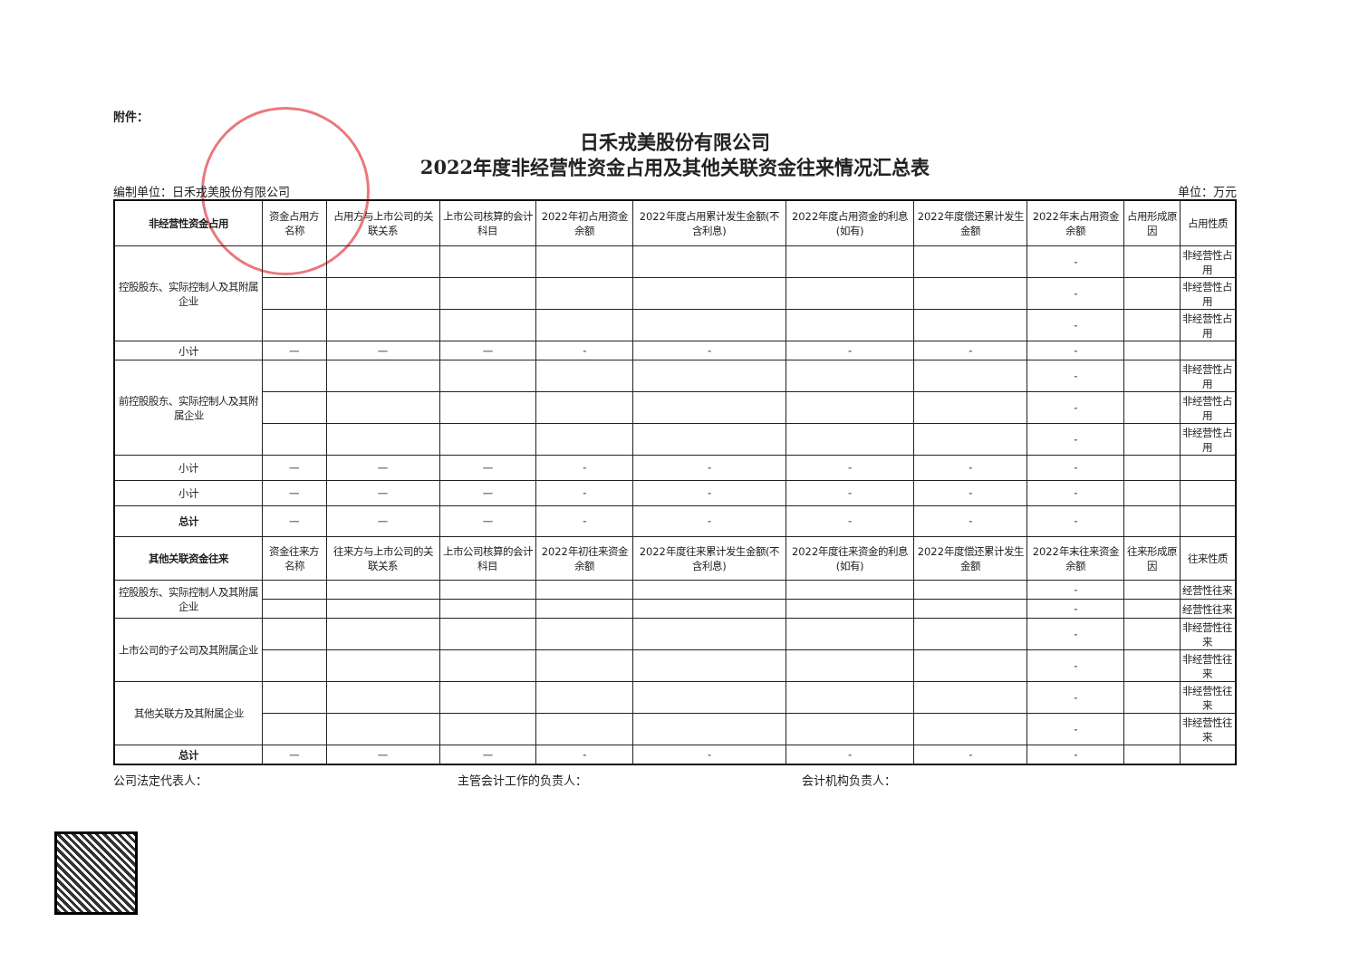附件：
日禾戎美股份有限公司
2022年度非经营性资金占用及其他关联资金往来情况汇总表
编制单位：日禾戎美股份有限公司 单位：万元
| 非经营性资金占用 | 资金占用方名称 | 占用方与上市公司的关联关系 | 上市公司核算的会计科目 | 2022年初占用资金余额 | 2022年度占用累计发生金额(不含利息) | 2022年度占用资金的利息(如有) | 2022年度偿还累计发生金额 | 2022年末占用资金余额 | 占用形成原因 | 占用性质 |
| --- | --- | --- | --- | --- | --- | --- | --- | --- | --- | --- |
| 控股股东、实际控制人及其附属企业 | | | | | | | | - | | 非经营性占用 |
| | | | | | | | | - | | 非经营性占用 |
| | | | | | | | | - | | 非经营性占用 |
| 小计 | — | — | — | - | - | - | - | - | | |
| 前控股股东、实际控制人及其附属企业 | | | | | | | | - | | 非经营性占用 |
| | | | | | | | | - | | 非经营性占用 |
| | | | | | | | | - | | 非经营性占用 |
| 小计 | — | — | — | - | - | - | - | - | | |
| 小计 | — | — | — | - | - | - | - | - | | |
| 总计 | — | — | — | - | - | - | - | - | | |
| 其他关联资金往来 | 资金往来方名称 | 往来方与上市公司的关联关系 | 上市公司核算的会计科目 | 2022年初往来资金余额 | 2022年度往来累计发生金额(不含利息) | 2022年度往来资金的利息(如有) | 2022年度偿还累计发生金额 | 2022年末往来资金余额 | 往来形成原因 | 往来性质 |
| 控股股东、实际控制人及其附属企业 | | | | | | | | - | | 经营性往来 |
| | | | | | | | | - | | 经营性往来 |
| 上市公司的子公司及其附属企业 | | | | | | | | - | | 非经营性往来 |
| | | | | | | | | - | | 非经营性往来 |
| 其他关联方及其附属企业 | | | | | | | | - | | 非经营性往来 |
| | | | | | | | | - | | 非经营性往来 |
| 总计 | — | — | — | - | - | - | - | - | | |
公司法定代表人： 主管会计工作的负责人： 会计机构负责人：